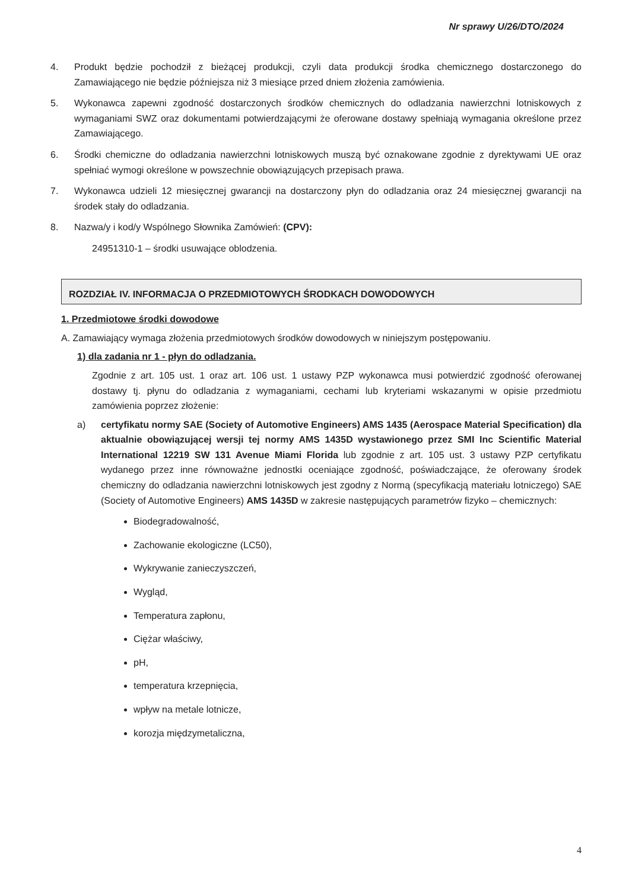Nr sprawy U/26/DTO/2024
4. Produkt będzie pochodził z bieżącej produkcji, czyli data produkcji środka chemicznego dostarczonego do Zamawiającego nie będzie późniejsza niż 3 miesiące przed dniem złożenia zamówienia.
5. Wykonawca zapewni zgodność dostarczonych środków chemicznych do odladzania nawierzchni lotniskowych z wymaganiami SWZ oraz dokumentami potwierdzającymi że oferowane dostawy spełniają wymagania określone przez Zamawiającego.
6. Środki chemiczne do odladzania nawierzchni lotniskowych muszą być oznakowane zgodnie z dyrektywami UE oraz spełniać wymogi określone w powszechnie obowiązujących przepisach prawa.
7. Wykonawca udzieli 12 miesięcznej gwarancji na dostarczony płyn do odladzania oraz 24 miesięcznej gwarancji na środek stały do odladzania.
8. Nazwa/y i kod/y Wspólnego Słownika Zamówień: (CPV):
24951310-1 – środki usuwające oblodzenia.
ROZDZIAŁ IV. INFORMACJA O PRZEDMIOTOWYCH ŚRODKACH DOWODOWYCH
1. Przedmiotowe środki dowodowe
A. Zamawiający wymaga złożenia przedmiotowych środków dowodowych w niniejszym postępowaniu.
1) dla zadania nr 1 - płyn do odladzania.
Zgodnie z art. 105 ust. 1 oraz art. 106 ust. 1 ustawy PZP wykonawca musi potwierdzić zgodność oferowanej dostawy tj. płynu do odladzania z wymaganiami, cechami lub kryteriami wskazanymi w opisie przedmiotu zamówienia poprzez złożenie:
a) certyfikatu normy SAE (Society of Automotive Engineers) AMS 1435 (Aerospace Material Specification) dla aktualnie obowiązującej wersji tej normy AMS 1435D wystawionego przez SMI Inc Scientific Material International 12219 SW 131 Avenue Miami Florida lub zgodnie z art. 105 ust. 3 ustawy PZP certyfikatu wydanego przez inne równoważne jednostki oceniające zgodność, poświadczające, że oferowany środek chemiczny do odladzania nawierzchni lotniskowych jest zgodny z Normą (specyfikacją materiału lotniczego) SAE (Society of Automotive Engineers) AMS 1435D w zakresie następujących parametrów fizyko – chemicznych:
Biodegradowalność,
Zachowanie ekologiczne (LC50),
Wykrywanie zanieczyszczeń,
Wygląd,
Temperatura zapłonu,
Ciężar właściwy,
pH,
temperatura krzepnięcia,
wpływ na metale lotnicze,
korozja międzymetaliczna,
4